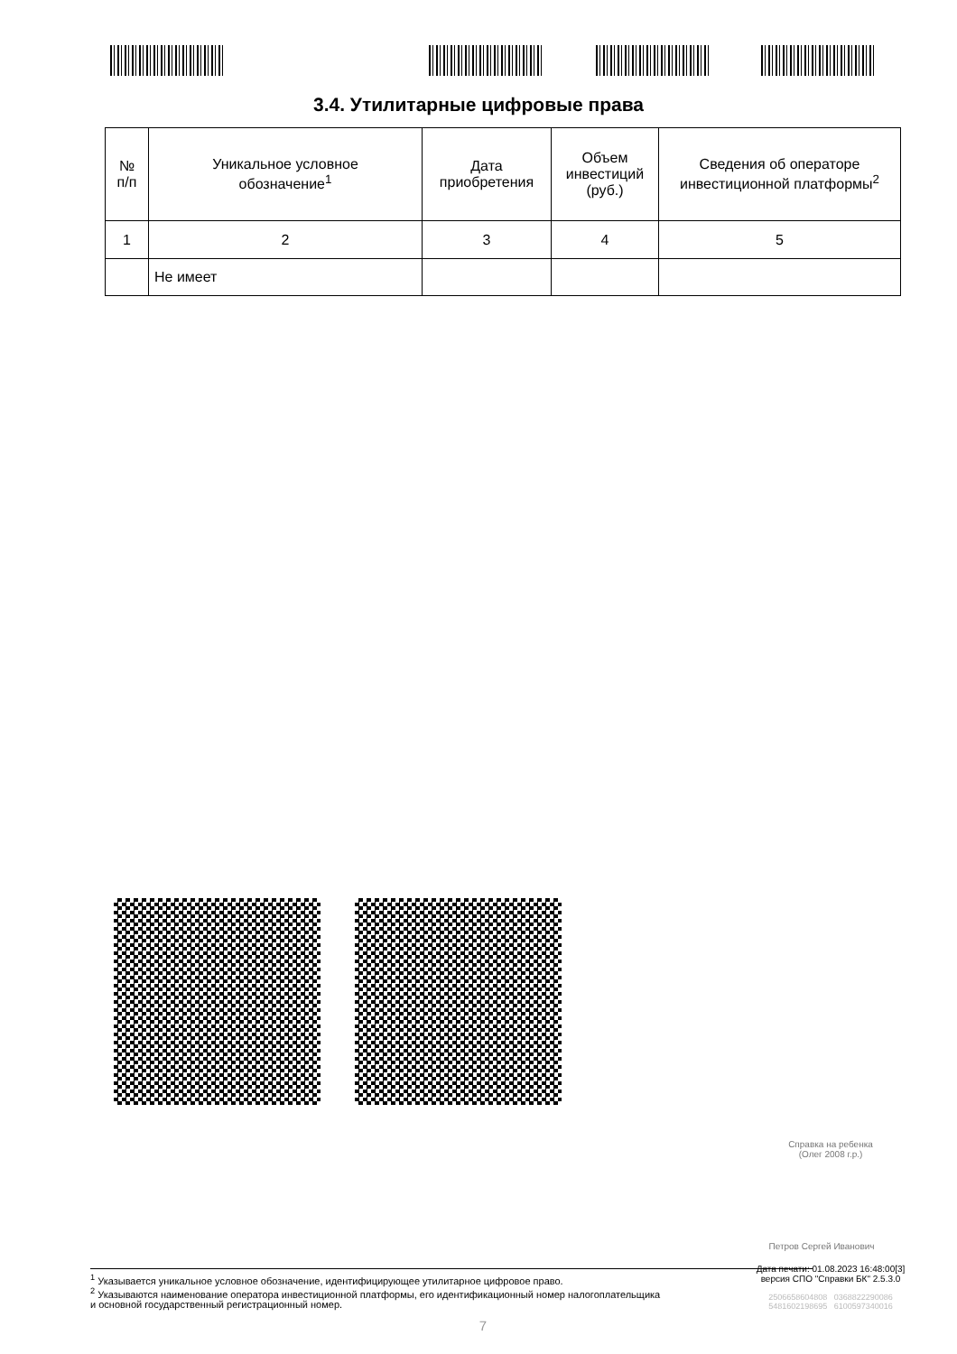3.4. Утилитарные цифровые права
| № п/п | Уникальное условное обозначение<sup>1</sup> | Дата приобретения | Объем инвестиций (руб.) | Сведения об операторе инвестиционной платформы<sup>2</sup> |
| --- | --- | --- | --- | --- |
| 1 | 2 | 3 | 4 | 5 |
| | Не имеет | | | |
Справка на ребенка
(Олег 2008 г.р.)
Петров Сергей Иванович
Дата печати: 01.08.2023 16:48:00[3]
версия СПО "Справки БК" 2.5.3.0
2506658604808 0368822290086
5481602198695 6100597340016
<sup>1</sup> Указывается уникальное условное обозначение, идентифицирующее утилитарное цифровое право.
<sup>2</sup> Указываются наименование оператора инвестиционной платформы, его идентификационный номер налогоплательщика
и основной государственный регистрационный номер.
7